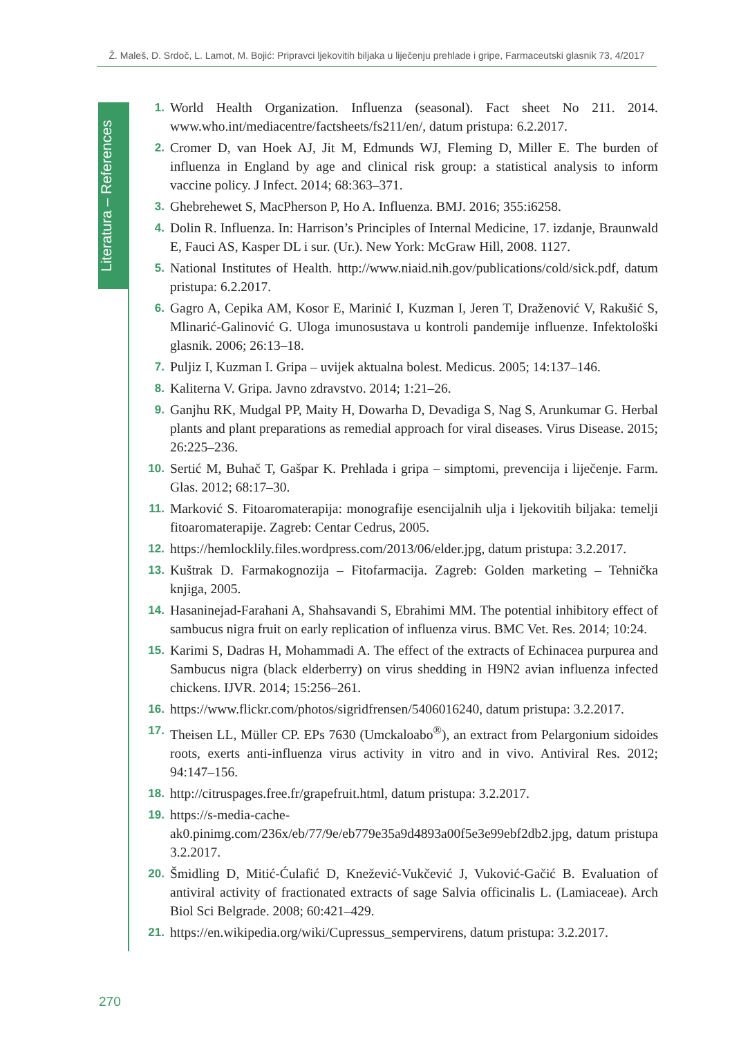Ž. Maleš, D. Srdoč, L. Lamot, M. Bojić: Pripravci ljekovitih biljaka u liječenju prehlade i gripe, Farmaceutski glasnik 73, 4/2017
Literatura – References
1. World Health Organization. Influenza (seasonal). Fact sheet No 211. 2014. www.who.int/mediacentre/factsheets/fs211/en/, datum pristupa: 6.2.2017.
2. Cromer D, van Hoek AJ, Jit M, Edmunds WJ, Fleming D, Miller E. The burden of influenza in England by age and clinical risk group: a statistical analysis to inform vaccine policy. J Infect. 2014; 68:363–371.
3. Ghebrehewet S, MacPherson P, Ho A. Influenza. BMJ. 2016; 355:i6258.
4. Dolin R. Influenza. In: Harrison’s Principles of Internal Medicine, 17. izdanje, Braunwald E, Fauci AS, Kasper DL i sur. (Ur.). New York: McGraw Hill, 2008. 1127.
5. National Institutes of Health. http://www.niaid.nih.gov/publications/cold/sick.pdf, datum pristupa: 6.2.2017.
6. Gagro A, Cepika AM, Kosor E, Marinić I, Kuzman I, Jeren T, Draženović V, Rakušić S, Mlinarić-Galinović G. Uloga imunosustava u kontroli pandemije influenze. Infektološki glasnik. 2006; 26:13–18.
7. Puljiz I, Kuzman I. Gripa – uvijek aktualna bolest. Medicus. 2005; 14:137–146.
8. Kaliterna V. Gripa. Javno zdravstvo. 2014; 1:21–26.
9. Ganjhu RK, Mudgal PP, Maity H, Dowarha D, Devadiga S, Nag S, Arunkumar G. Herbal plants and plant preparations as remedial approach for viral diseases. Virus Disease. 2015; 26:225–236.
10. Sertić M, Buhač T, Gašpar K. Prehlada i gripa – simptomi, prevencija i liječenje. Farm. Glas. 2012; 68:17–30.
11. Marković S. Fitoaromaterapija: monografije esencijalnih ulja i ljekovitih biljaka: temelji fitoaromaterapije. Zagreb: Centar Cedrus, 2005.
12. https://hemlocklily.files.wordpress.com/2013/06/elder.jpg, datum pristupa: 3.2.2017.
13. Kuštrak D. Farmakognozija – Fitofarmacija. Zagreb: Golden marketing – Tehnička knjiga, 2005.
14. Hasaninejad-Farahani A, Shahsavandi S, Ebrahimi MM. The potential inhibitory effect of sambucus nigra fruit on early replication of influenza virus. BMC Vet. Res. 2014; 10:24.
15. Karimi S, Dadras H, Mohammadi A. The effect of the extracts of Echinacea purpurea and Sambucus nigra (black elderberry) on virus shedding in H9N2 avian influenza infected chickens. IJVR. 2014; 15:256–261.
16. https://www.flickr.com/photos/sigridfrensen/5406016240, datum pristupa: 3.2.2017.
17. Theisen LL, Müller CP. EPs 7630 (Umckaloabo<sup>®</sup>), an extract from Pelargonium sidoides roots, exerts anti-influenza virus activity in vitro and in vivo. Antiviral Res. 2012; 94:147–156.
18. http://citruspages.free.fr/grapefruit.html, datum pristupa: 3.2.2017.
19. https://s-media-cache-ak0.pinimg.com/236x/eb/77/9e/eb779e35a9d4893a00f5e3e99ebf2db2.jpg, datum pristupa 3.2.2017.
20. Šmidling D, Mitić-Ćulafić D, Knežević-Vukčević J, Vuković-Gačić B. Evaluation of antiviral activity of fractionated extracts of sage Salvia officinalis L. (Lamiaceae). Arch Biol Sci Belgrade. 2008; 60:421–429.
21. https://en.wikipedia.org/wiki/Cupressus_sempervirens, datum pristupa: 3.2.2017.
270